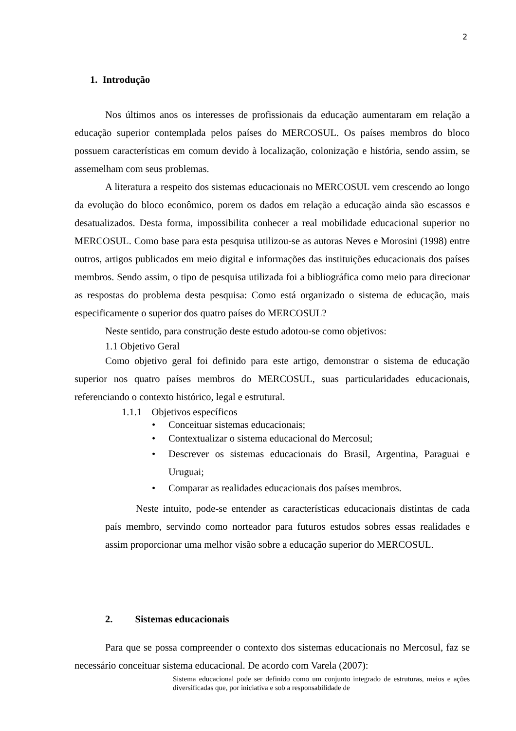2
1. Introdução
Nos últimos anos os interesses de profissionais da educação aumentaram em relação a educação superior contemplada pelos países do MERCOSUL. Os países membros do bloco possuem características em comum devido à localização, colonização e história, sendo assim, se assemelham com seus problemas.
A literatura a respeito dos sistemas educacionais no MERCOSUL vem crescendo ao longo da evolução do bloco econômico, porem os dados em relação a educação ainda são escassos e desatualizados. Desta forma, impossibilita conhecer a real mobilidade educacional superior no MERCOSUL. Como base para esta pesquisa utilizou-se as autoras Neves e Morosini (1998) entre outros, artigos publicados em meio digital e informações das instituições educacionais dos países membros. Sendo assim, o tipo de pesquisa utilizada foi a bibliográfica como meio para direcionar as respostas do problema desta pesquisa: Como está organizado o sistema de educação, mais especificamente o superior dos quatro países do MERCOSUL?
Neste sentido, para construção deste estudo adotou-se como objetivos:
1.1 Objetivo Geral
Como objetivo geral foi definido para este artigo, demonstrar o sistema de educação superior nos quatro países membros do MERCOSUL, suas particularidades educacionais, referenciando o contexto histórico, legal e estrutural.
1.1.1 Objetivos específicos
• Conceituar sistemas educacionais;
• Contextualizar o sistema educacional do Mercosul;
• Descrever os sistemas educacionais do Brasil, Argentina, Paraguai e Uruguai;
• Comparar as realidades educacionais dos países membros.
Neste intuito, pode-se entender as características educacionais distintas de cada país membro, servindo como norteador para futuros estudos sobres essas realidades e assim proporcionar uma melhor visão sobre a educação superior do MERCOSUL.
2. Sistemas educacionais
Para que se possa compreender o contexto dos sistemas educacionais no Mercosul, faz se necessário conceituar sistema educacional. De acordo com Varela (2007):
Sistema educacional pode ser definido como um conjunto integrado de estruturas, meios e ações diversificadas que, por iniciativa e sob a responsabilidade de